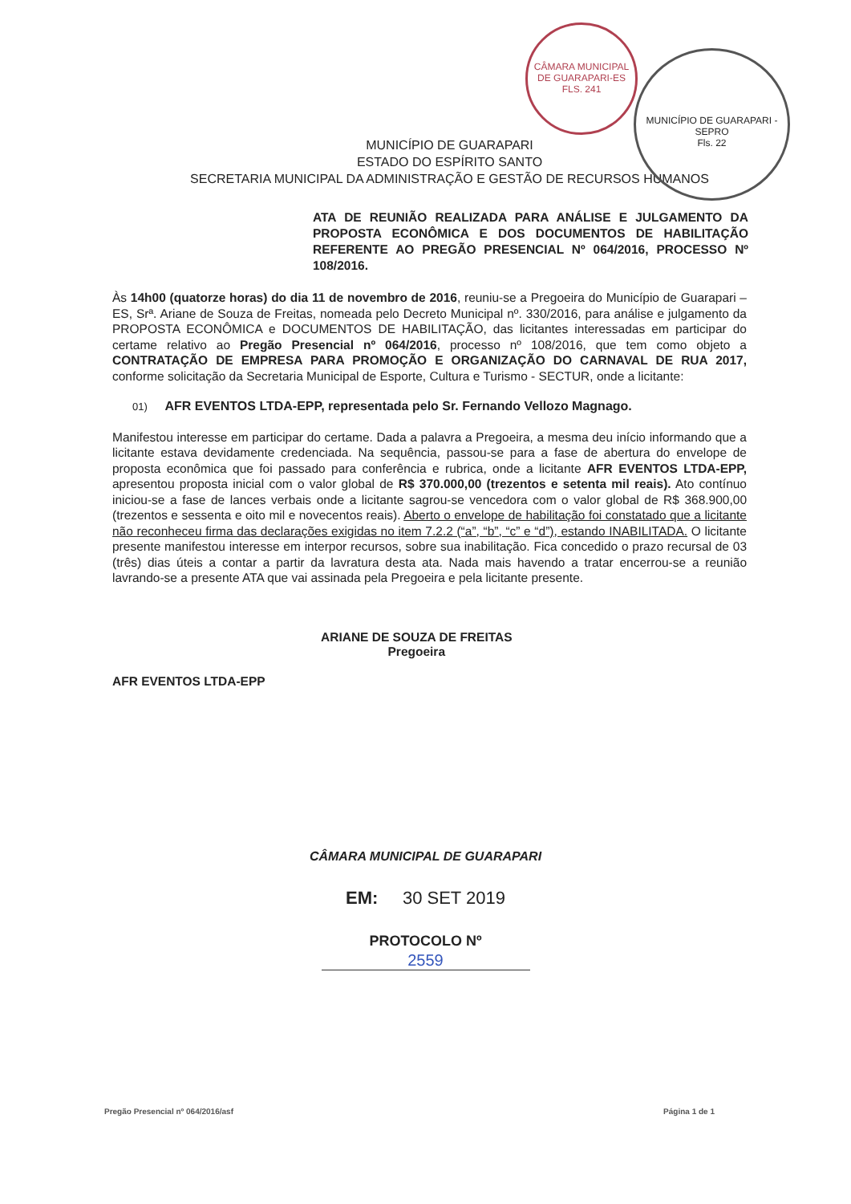CÂMARA MUNICIPAL DE GUARAPARI-ES
FLS. 241
MUNICÍPIO DE GUARAPARI - SEPRO
Fls. 22
MUNICÍPIO DE GUARAPARI
ESTADO DO ESPÍRITO SANTO
SECRETARIA MUNICIPAL DA ADMINISTRAÇÃO E GESTÃO DE RECURSOS HUMANOS
ATA DE REUNIÃO REALIZADA PARA ANÁLISE E JULGAMENTO DA PROPOSTA ECONÔMICA E DOS DOCUMENTOS DE HABILITAÇÃO REFERENTE AO PREGÃO PRESENCIAL Nº 064/2016, PROCESSO Nº 108/2016.
Às 14h00 (quatorze horas) do dia 11 de novembro de 2016, reuniu-se a Pregoeira do Município de Guarapari – ES, Srª. Ariane de Souza de Freitas, nomeada pelo Decreto Municipal nº. 330/2016, para análise e julgamento da PROPOSTA ECONÔMICA e DOCUMENTOS DE HABILITAÇÃO, das licitantes interessadas em participar do certame relativo ao Pregão Presencial nº 064/2016, processo nº 108/2016, que tem como objeto a CONTRATAÇÃO DE EMPRESA PARA PROMOÇÃO E ORGANIZAÇÃO DO CARNAVAL DE RUA 2017, conforme solicitação da Secretaria Municipal de Esporte, Cultura e Turismo - SECTUR, onde a licitante:
01) AFR EVENTOS LTDA-EPP, representada pelo Sr. Fernando Vellozo Magnago.
Manifestou interesse em participar do certame. Dada a palavra a Pregoeira, a mesma deu início informando que a licitante estava devidamente credenciada. Na sequência, passou-se para a fase de abertura do envelope de proposta econômica que foi passado para conferência e rubrica, onde a licitante AFR EVENTOS LTDA-EPP, apresentou proposta inicial com o valor global de R$ 370.000,00 (trezentos e setenta mil reais). Ato contínuo iniciou-se a fase de lances verbais onde a licitante sagrou-se vencedora com o valor global de R$ 368.900,00 (trezentos e sessenta e oito mil e novecentos reais). Aberto o envelope de habilitação foi constatado que a licitante não reconheceu firma das declarações exigidas no item 7.2.2 (“a”, “b”, “c” e “d”), estando INABILITADA. O licitante presente manifestou interesse em interpor recursos, sobre sua inabilitação. Fica concedido o prazo recursal de 03 (três) dias úteis a contar a partir da lavratura desta ata. Nada mais havendo a tratar encerrou-se a reunião lavrando-se a presente ATA que vai assinada pela Pregoeira e pela licitante presente.
AFR EVENTOS LTDA-EPP
ARIANE DE SOUZA DE FREITAS
Pregoeira
CÂMARA MUNICIPAL DE GUARAPARI
EM: 30 SET 2019
PROTOCOLO Nº
2559
Pregão Presencial nº 064/2016/asf Página 1 de 1